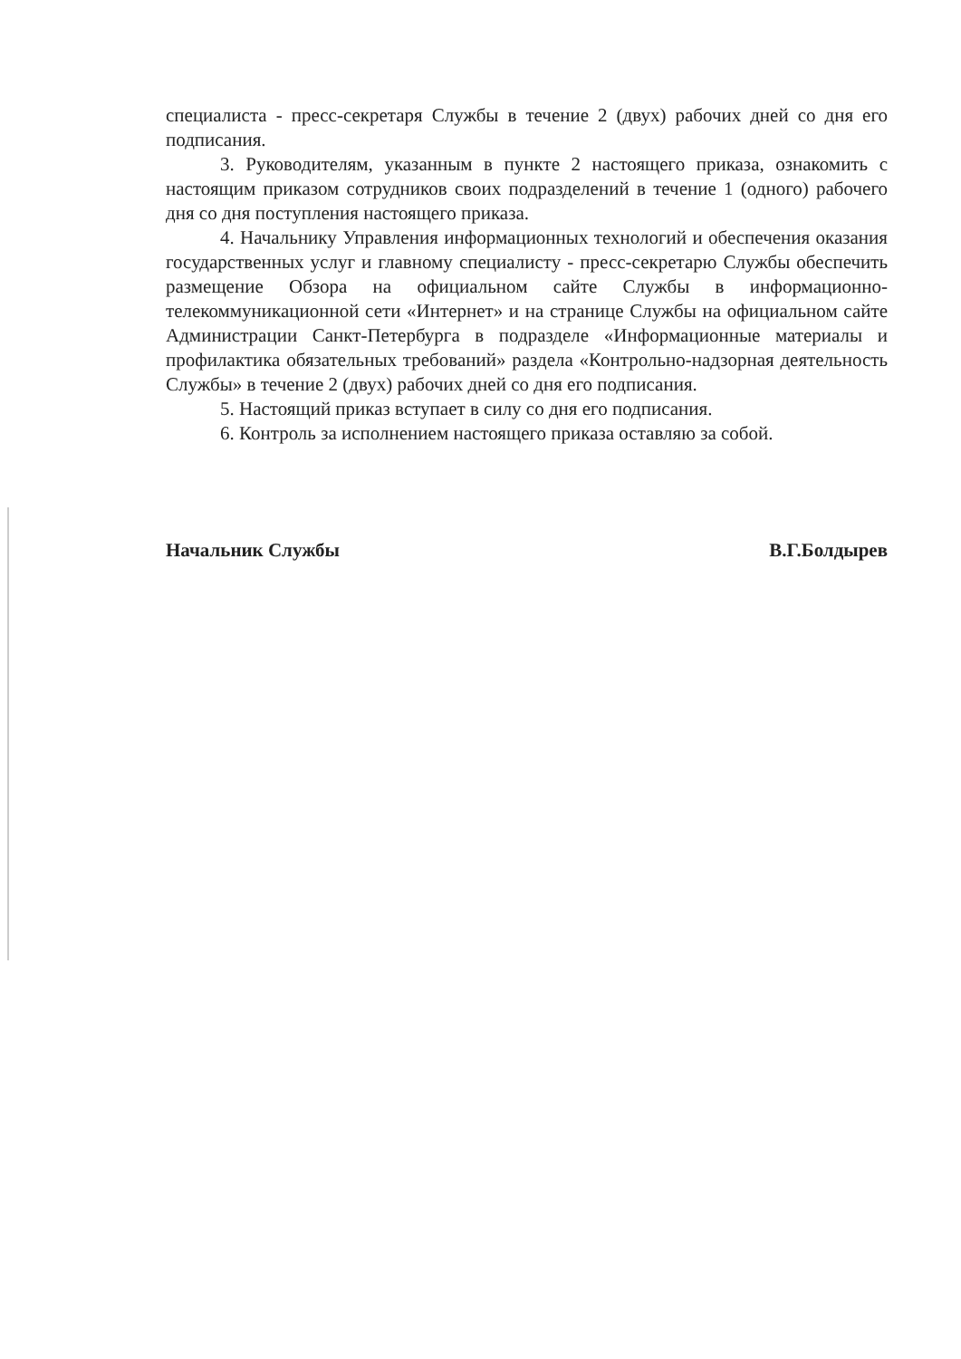специалиста - пресс-секретаря Службы в течение 2 (двух) рабочих дней со дня его подписания.
3. Руководителям, указанным в пункте 2 настоящего приказа, ознакомить с настоящим приказом сотрудников своих подразделений в течение 1 (одного) рабочего дня со дня поступления настоящего приказа.
4. Начальнику Управления информационных технологий и обеспечения оказания государственных услуг и главному специалисту - пресс-секретарю Службы обеспечить размещение Обзора на официальном сайте Службы в информационно-телекоммуникационной сети «Интернет» и на странице Службы на официальном сайте Администрации Санкт-Петербурга в подразделе «Информационные материалы и профилактика обязательных требований» раздела «Контрольно-надзорная деятельность Службы» в течение 2 (двух) рабочих дней со дня его подписания.
5. Настоящий приказ вступает в силу со дня его подписания.
6. Контроль за исполнением настоящего приказа оставляю за собой.
Начальник Службы В.Г.Болдырев